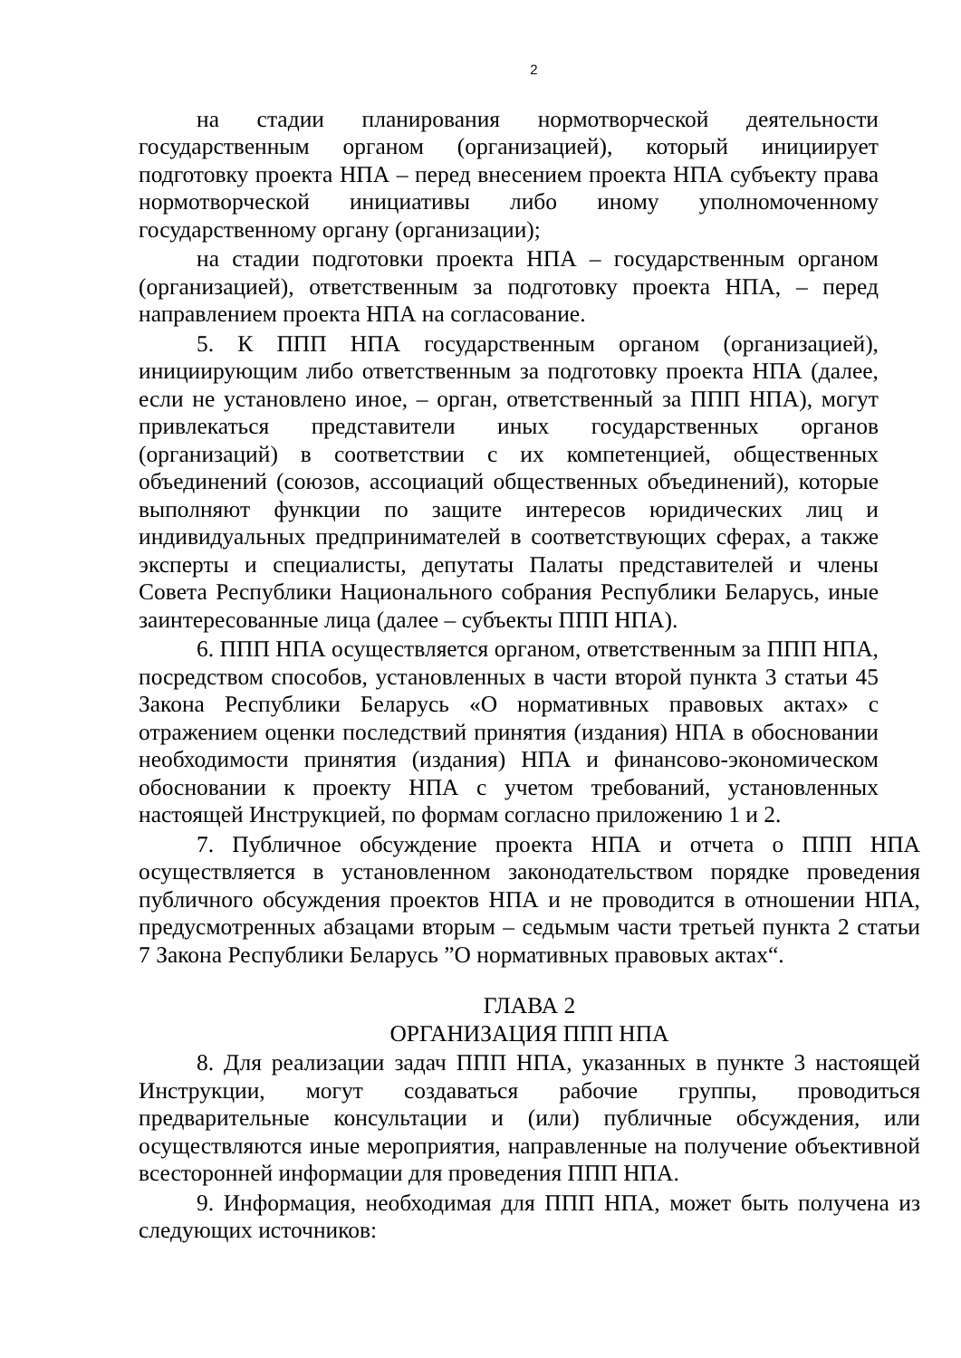2
на стадии планирования нормотворческой деятельности государственным органом (организацией), который инициирует подготовку проекта НПА – перед внесением проекта НПА субъекту права нормотворческой инициативы либо иному уполномоченному государственному органу (организации);
на стадии подготовки проекта НПА – государственным органом (организацией), ответственным за подготовку проекта НПА, – перед направлением проекта НПА на согласование.
5. К ППП НПА государственным органом (организацией), инициирующим либо ответственным за подготовку проекта НПА (далее, если не установлено иное, – орган, ответственный за ППП НПА), могут привлекаться представители иных государственных органов (организаций) в соответствии с их компетенцией, общественных объединений (союзов, ассоциаций общественных объединений), которые выполняют функции по защите интересов юридических лиц и индивидуальных предпринимателей в соответствующих сферах, а также эксперты и специалисты, депутаты Палаты представителей и члены Совета Республики Национального собрания Республики Беларусь, иные заинтересованные лица (далее – субъекты ППП НПА).
6. ППП НПА осуществляется органом, ответственным за ППП НПА, посредством способов, установленных в части второй пункта 3 статьи 45 Закона Республики Беларусь «О нормативных правовых актах» с отражением оценки последствий принятия (издания) НПА в обосновании необходимости принятия (издания) НПА и финансово-экономическом обосновании к проекту НПА с учетом требований, установленных настоящей Инструкцией, по формам согласно приложению 1 и 2.
7. Публичное обсуждение проекта НПА и отчета о ППП НПА осуществляется в установленном законодательством порядке проведения публичного обсуждения проектов НПА и не проводится в отношении НПА, предусмотренных абзацами вторым – седьмым части третьей пункта 2 статьи 7 Закона Республики Беларусь ”О нормативных правовых актах“.
ГЛАВА 2
ОРГАНИЗАЦИЯ ППП НПА
8. Для реализации задач ППП НПА, указанных в пункте 3 настоящей Инструкции, могут создаваться рабочие группы, проводиться предварительные консультации и (или) публичные обсуждения, или осуществляются иные мероприятия, направленные на получение объективной всесторонней информации для проведения ППП НПА.
9. Информация, необходимая для ППП НПА, может быть получена из следующих источников: